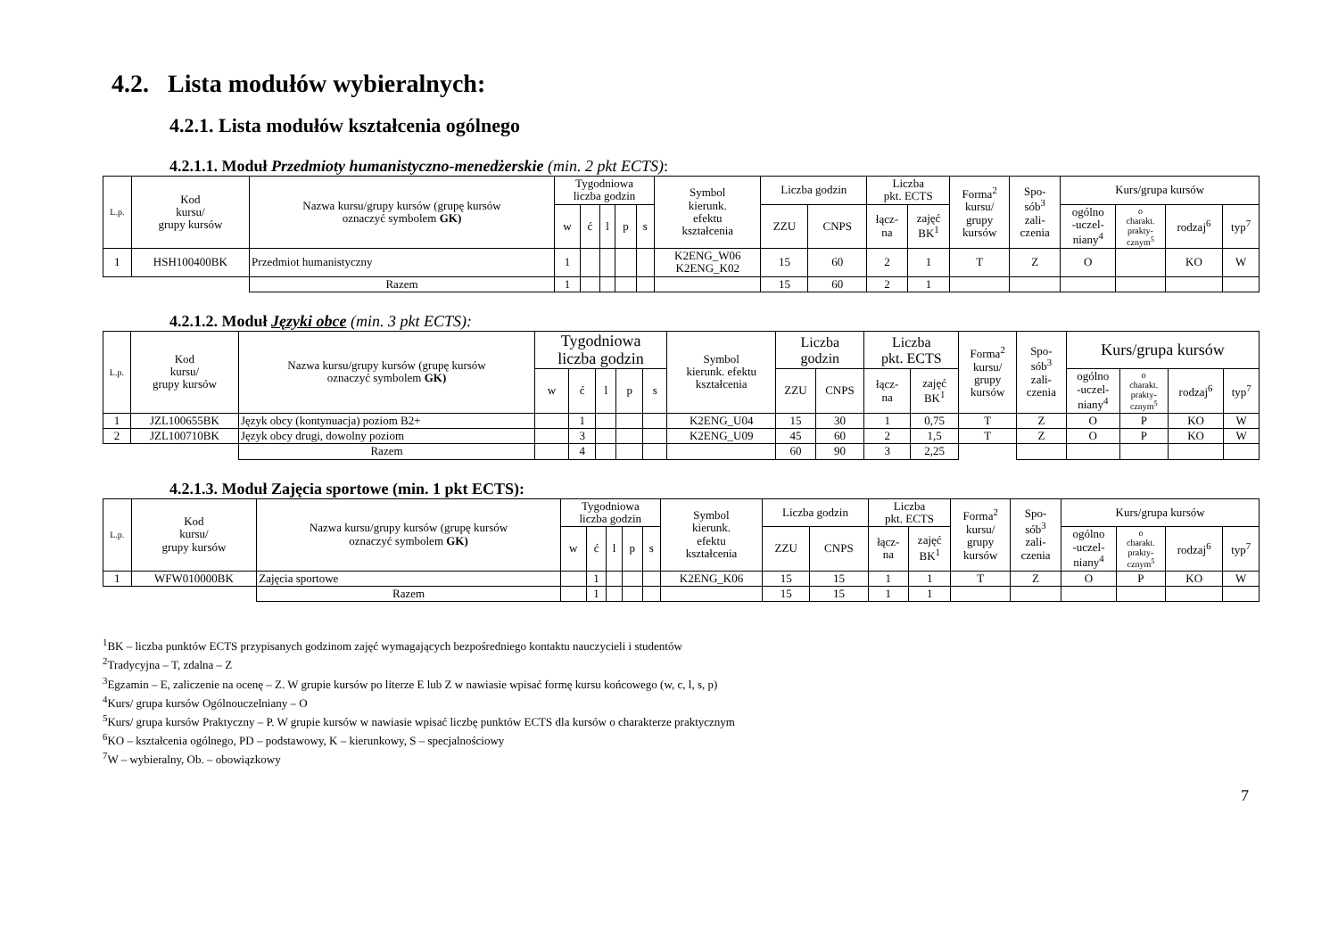4.2. Lista modułów wybieralnych:
4.2.1. Lista modułów kształcenia ogólnego
4.2.1.1. Moduł Przedmioty humanistyczno-menedżerskie (min. 2 pkt ECTS):
| L.p. | Kod kursu/ grupy kursów | Nazwa kursu/grupy kursów (grupę kursów oznaczyć symbolem GK) | Tygodniowa liczba godzin | | | | | Symbol kierunk. efektu kształcenia | Liczba godzin | | Liczba pkt. ECTS | | Forma<sup>2</sup> kursu/ grupy kursów | Spo- sób<sup>3</sup> zali- czenia | Kurs/grupa kursów | | | |
| --- | --- | --- | --- | --- | --- | --- | --- | --- | --- | --- | --- | --- | --- | --- | --- | --- | --- | --- |
| | | | w | ć | l | p | s | | ZZU | CNPS | łącz- na | zajęć BK<sup>1</sup> | | | ogólno -uczel- niany<sup>4</sup> | o charakt. prakty- cznym<sup>5</sup> | rodzaj<sup>6</sup> | typ<sup>7</sup> |
| 1 | HSH100400BK | Przedmiot humanistyczny | 1 | | | | | K2ENG_W06 K2ENG_K02 | 15 | 60 | 2 | 1 | T | Z | O | | KO | W |
| | | Razem | 1 | | | | | | 15 | 60 | 2 | 1 | | | | | | |
4.2.1.2. Moduł Języki obce (min. 3 pkt ECTS):
| L.p. | Kod kursu/ grupy kursów | Nazwa kursu/grupy kursów (grupę kursów oznaczyć symbolem GK) | Tygodniowa liczba godzin | | | | | Symbol kierunk. efektu kształcenia | Liczba godzin | | Liczba pkt. ECTS | | Forma<sup>2</sup> kursu/ grupy kursów | Spo- sób<sup>3</sup> zali- czenia | Kurs/grupa kursów | | | |
| --- | --- | --- | --- | --- | --- | --- | --- | --- | --- | --- | --- | --- | --- | --- | --- | --- | --- | --- |
| | | | w | ć | l | p | s | | ZZU | CNPS | łącz- na | zajęć BK<sup>1</sup> | | | ogólno -uczel- niany<sup>4</sup> | o charakt. prakty- cznym<sup>5</sup> | rodzaj<sup>6</sup> | typ<sup>7</sup> |
| 1 | JZL100655BK | Język obcy (kontynuacja) poziom B2+ | | 1 | | | | K2ENG_U04 | 15 | 30 | 1 | 0,75 | T | Z | O | P | KO | W |
| 2 | JZL100710BK | Język obcy drugi, dowolny poziom | | 3 | | | | K2ENG_U09 | 45 | 60 | 2 | 1,5 | T | Z | O | P | KO | W |
| | | Razem | | 4 | | | | | 60 | 90 | 3 | 2,25 | | | | | | |
4.2.1.3. Moduł Zajęcia sportowe (min. 1 pkt ECTS):
| L.p. | Kod kursu/ grupy kursów | Nazwa kursu/grupy kursów (grupę kursów oznaczyć symbolem GK) | Tygodniowa liczba godzin | | | | | Symbol kierunk. efektu kształcenia | Liczba godzin | | Liczba pkt. ECTS | | Forma<sup>2</sup> kursu/ grupy kursów | Spo- sób<sup>3</sup> zali- czenia | Kurs/grupa kursów | | | |
| --- | --- | --- | --- | --- | --- | --- | --- | --- | --- | --- | --- | --- | --- | --- | --- | --- | --- | --- |
| | | | w | ć | l | p | s | | ZZU | CNPS | łącz- na | zajęć BK<sup>1</sup> | | | ogólno -uczel- niany<sup>4</sup> | o charakt. prakty- cznym<sup>5</sup> | rodzaj<sup>6</sup> | typ<sup>7</sup> |
| 1 | WFW010000BK | Zajęcia sportowe | | 1 | | | | K2ENG_K06 | 15 | 15 | 1 | 1 | T | Z | O | P | KO | W |
| | | Razem | | 1 | | | | | 15 | 15 | 1 | 1 | | | | | | |
<sup>1</sup> BK – liczba punktów ECTS przypisanych godzinom zajęć wymagających bezpośredniego kontaktu nauczycieli i studentów
<sup>2</sup> Tradycyjna – T, zdalna – Z
<sup>3</sup> Egzamin – E, zaliczenie na ocenę – Z. W grupie kursów po literze E lub Z w nawiasie wpisać formę kursu końcowego (w, c, l, s, p)
<sup>4</sup> Kurs/ grupa kursów Ogólnouczelniany – O
<sup>5</sup> Kurs/ grupa kursów Praktyczny – P. W grupie kursów w nawiasie wpisać liczbę punktów ECTS dla kursów o charakterze praktycznym
<sup>6</sup> KO – kształcenia ogólnego, PD – podstawowy, K – kierunkowy, S – specjalnościowy
<sup>7</sup> W – wybieralny, Ob. – obowiązkowy
7